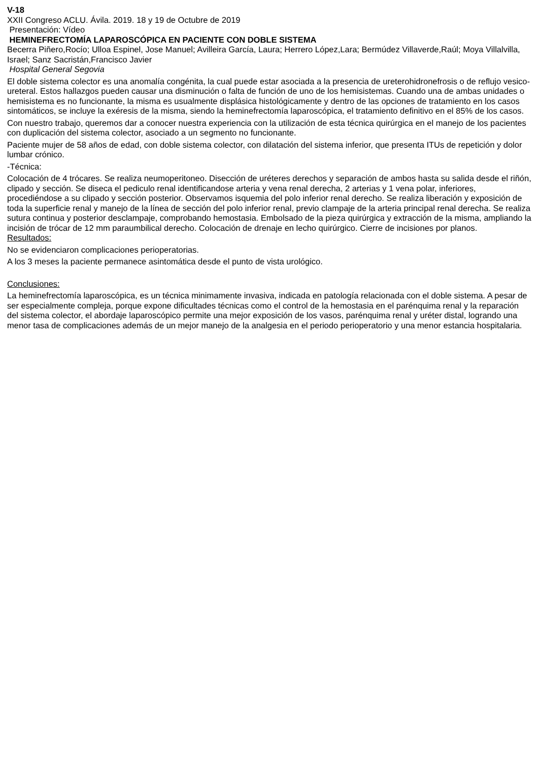V-18
XXII Congreso ACLU. Ávila. 2019. 18 y 19 de Octubre de 2019
Presentación: Vídeo
HEMINEFRECTOMÍA LAPAROSCÓPICA EN PACIENTE CON DOBLE SISTEMA
Becerra Piñero,Rocío; Ulloa Espinel, Jose Manuel; Avilleira García, Laura; Herrero López,Lara; Bermúdez Villaverde,Raúl; Moya Villalvilla, Israel; Sanz Sacristán,Francisco Javier
Hospital General Segovia
El doble sistema colector es una anomalía congénita, la cual puede estar asociada a la presencia de ureterohidronefrosis o de reflujo vesico-ureteral. Estos hallazgos pueden causar una disminución o falta de función de uno de los hemisistemas. Cuando una de ambas unidades o hemisistema es no funcionante, la misma es usualmente displásica histológicamente y dentro de las opciones de tratamiento en los casos sintomáticos, se incluye la exéresis de la misma, siendo la heminefrectomía laparoscópica, el tratamiento definitivo en el 85% de los casos.
Con nuestro trabajo, queremos dar a conocer nuestra experiencia con la utilización de esta técnica quirúrgica en el manejo de los pacientes con duplicación del sistema colector, asociado a un segmento no funcionante.
Paciente mujer de 58 años de edad, con doble sistema colector, con dilatación del sistema inferior, que presenta ITUs de repetición y dolor lumbar crónico.
-Técnica:
Colocación de 4 trócares. Se realiza neumoperitoneo. Disección de uréteres derechos y separación de ambos hasta su salida desde el riñón, clipado y sección. Se diseca el pediculo renal identificandose arteria y vena renal derecha, 2 arterias y 1 vena polar, inferiores, procediéndose a su clipado y sección posterior. Observamos isquemia del polo inferior renal derecho. Se realiza liberación y exposición de toda la superficie renal y manejo de la línea de sección del polo inferior renal, previo clampaje de la arteria principal renal derecha. Se realiza sutura continua y posterior desclampaje, comprobando hemostasia. Embolsado de la pieza quirúrgica y extracción de la misma, ampliando la incisión de trócar de 12 mm paraumbilical derecho. Colocación de drenaje en lecho quirúrgico. Cierre de incisiones por planos.
Resultados:
No se evidenciaron complicaciones perioperatorias.
A los 3 meses la paciente permanece asintomática desde el punto de vista urológico.
Conclusiones:
La heminefrectomía laparoscópica, es un técnica minimamente invasiva, indicada en patología relacionada con el doble sistema. A pesar de ser especialmente compleja, porque expone dificultades técnicas como el control de la hemostasia en el parénquima renal y la reparación del sistema colector, el abordaje laparoscópico permite una mejor exposición de los vasos, parénquima renal y uréter distal, logrando una menor tasa de complicaciones además de un mejor manejo de la analgesia en el periodo perioperatorio y una menor estancia hospitalaria.